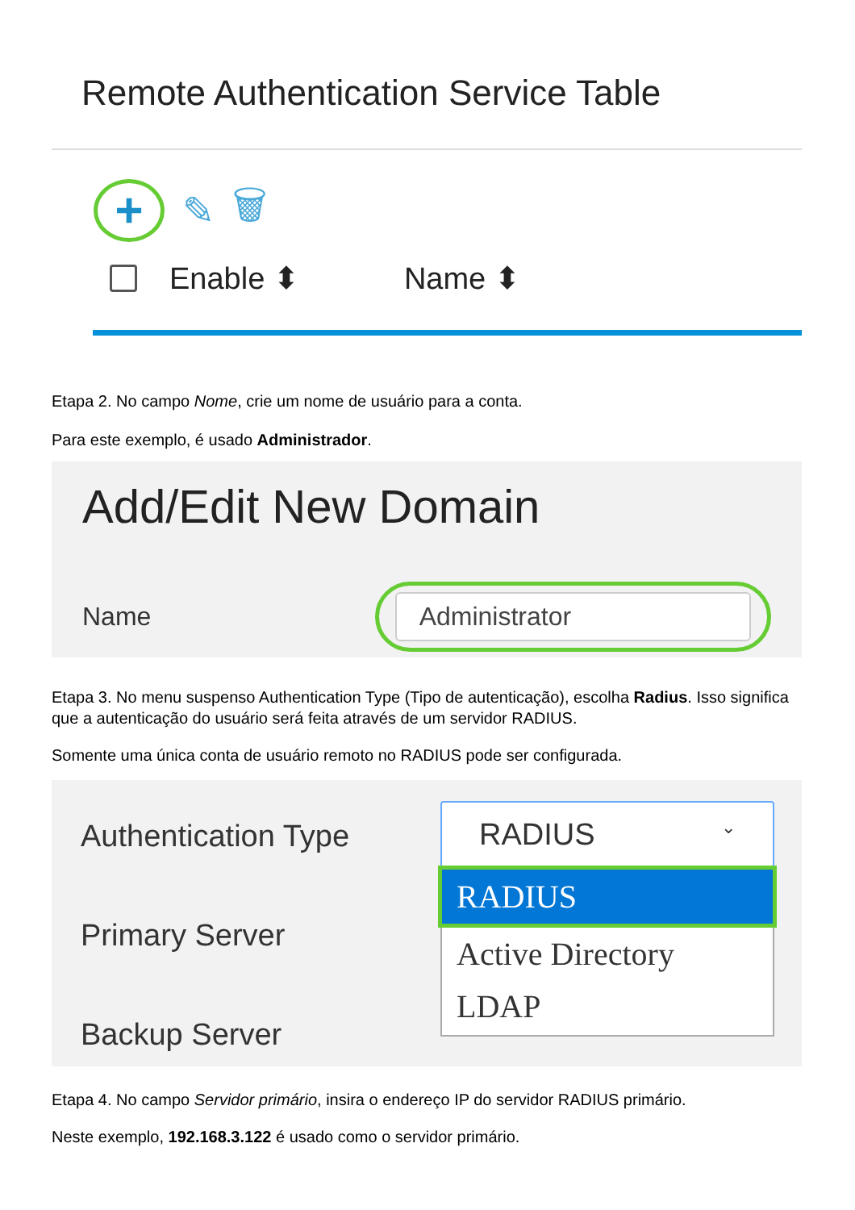Remote Authentication Service Table
+
✎ 🗑
Enable ⬍ Name ⬍
Etapa 2. No campo Nome, crie um nome de usuário para a conta.
Para este exemplo, é usado Administrador.
Add/Edit New Domain
Name
Administrator
Etapa 3. No menu suspenso Authentication Type (Tipo de autenticação), escolha Radius. Isso significa que a autenticação do usuário será feita através de um servidor RADIUS.
Somente uma única conta de usuário remoto no RADIUS pode ser configurada.
Authentication Type
Primary Server
Backup Server
RADIUS ⌄
RADIUS
Active Directory
LDAP
Etapa 4. No campo Servidor primário, insira o endereço IP do servidor RADIUS primário.
Neste exemplo, 192.168.3.122 é usado como o servidor primário.